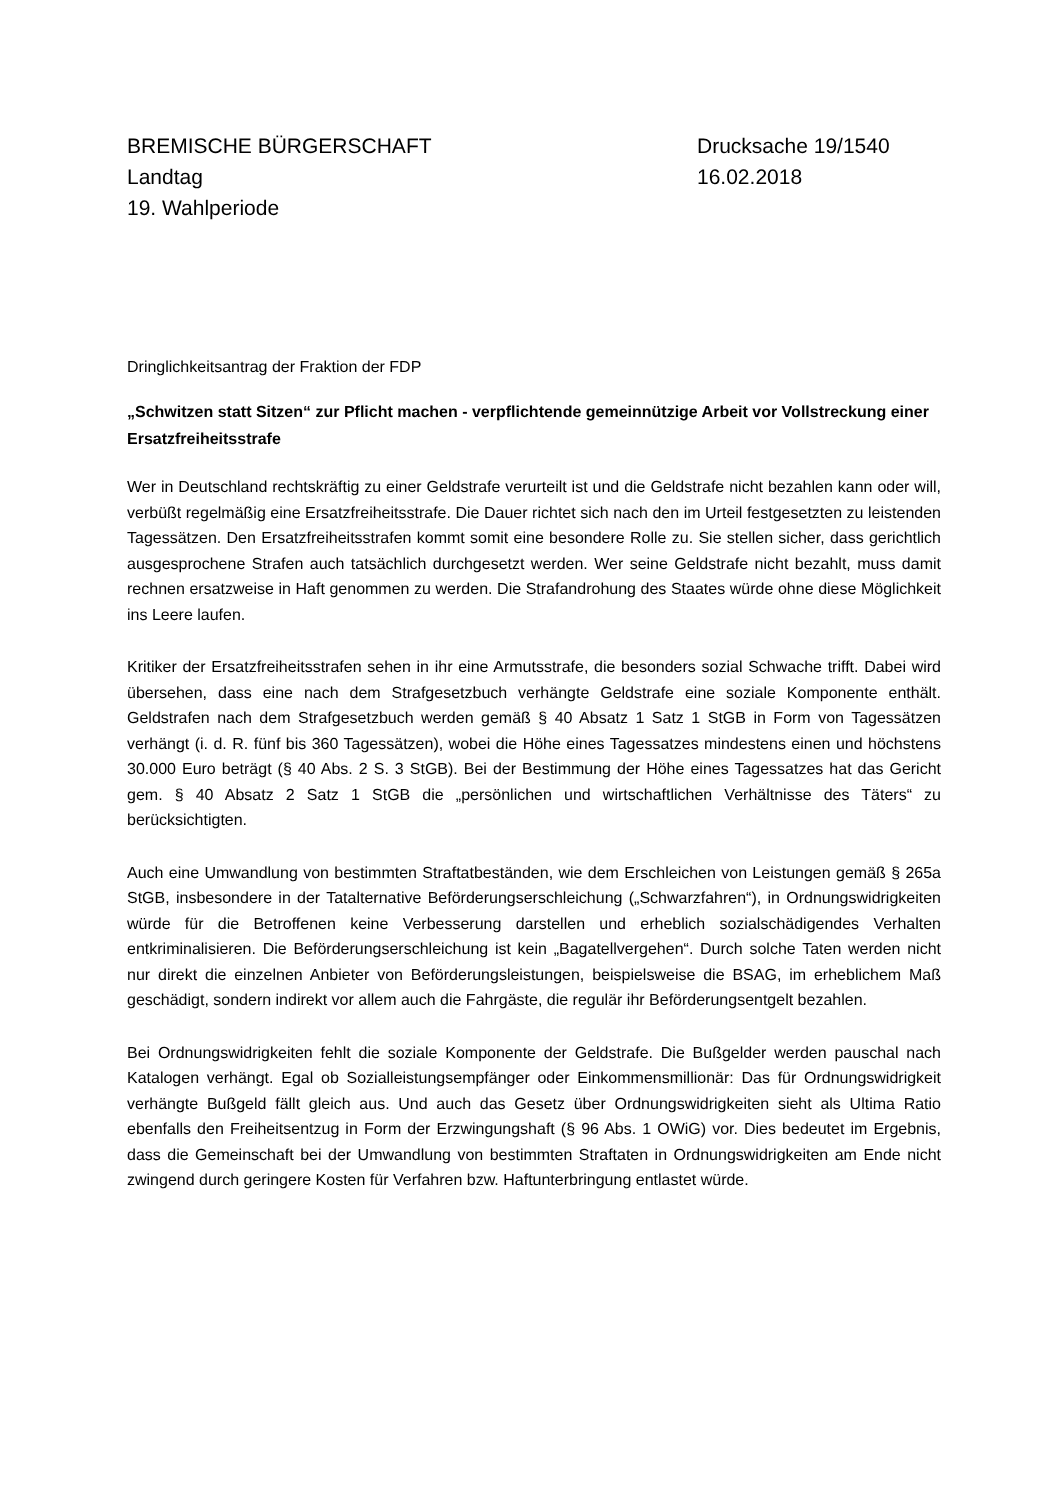BREMISCHE BÜRGERSCHAFT
Landtag
19. Wahlperiode
Drucksache 19/1540
16.02.2018
Dringlichkeitsantrag der Fraktion der FDP
„Schwitzen statt Sitzen“ zur Pflicht machen - verpflichtende gemeinnützige Arbeit vor Vollstreckung einer Ersatzfreiheitsstrafe
Wer in Deutschland rechtskräftig zu einer Geldstrafe verurteilt ist und die Geldstrafe nicht bezahlen kann oder will, verbüßt regelmäßig eine Ersatzfreiheitsstrafe. Die Dauer richtet sich nach den im Urteil festgesetzten zu leistenden Tagessätzen. Den Ersatzfreiheitsstrafen kommt somit eine besondere Rolle zu. Sie stellen sicher, dass gerichtlich ausgesprochene Strafen auch tatsächlich durchgesetzt werden. Wer seine Geldstrafe nicht bezahlt, muss damit rechnen ersatzweise in Haft genommen zu werden. Die Strafandrohung des Staates würde ohne diese Möglichkeit ins Leere laufen.
Kritiker der Ersatzfreiheitsstrafen sehen in ihr eine Armutsstrafe, die besonders sozial Schwache trifft. Dabei wird übersehen, dass eine nach dem Strafgesetzbuch verhängte Geldstrafe eine soziale Komponente enthält. Geldstrafen nach dem Strafgesetzbuch werden gemäß § 40 Absatz 1 Satz 1 StGB in Form von Tagessätzen verhängt (i. d. R. fünf bis 360 Tagessätzen), wobei die Höhe eines Tagessatzes mindestens einen und höchstens 30.000 Euro beträgt (§ 40 Abs. 2 S. 3 StGB). Bei der Bestimmung der Höhe eines Tagessatzes hat das Gericht gem. § 40 Absatz 2 Satz 1 StGB die „persönlichen und wirtschaftlichen Verhältnisse des Täters“ zu berücksichtigten.
Auch eine Umwandlung von bestimmten Straftatbeständen, wie dem Erschleichen von Leistungen gemäß § 265a StGB, insbesondere in der Tatalternative Beförderungserschleichung („Schwarzfahren“), in Ordnungswidrigkeiten würde für die Betroffenen keine Verbesserung darstellen und erheblich sozialschädigendes Verhalten entkriminalisieren. Die Beförderungserschleichung ist kein „Bagatellvergehen“. Durch solche Taten werden nicht nur direkt die einzelnen Anbieter von Beförderungsleistungen, beispielsweise die BSAG, im erheblichem Maß geschädigt, sondern indirekt vor allem auch die Fahrgäste, die regulär ihr Beförderungsentgelt bezahlen.
Bei Ordnungswidrigkeiten fehlt die soziale Komponente der Geldstrafe. Die Bußgelder werden pauschal nach Katalogen verhängt. Egal ob Sozialleistungsempfänger oder Einkommensmillionär: Das für Ordnungswidrigkeit verhängte Bußgeld fällt gleich aus. Und auch das Gesetz über Ordnungswidrigkeiten sieht als Ultima Ratio ebenfalls den Freiheitsentzug in Form der Erzwingungshaft (§ 96 Abs. 1 OWiG) vor. Dies bedeutet im Ergebnis, dass die Gemeinschaft bei der Umwandlung von bestimmten Straftaten in Ordnungswidrigkeiten am Ende nicht zwingend durch geringere Kosten für Verfahren bzw. Haftunterbringung entlastet würde.